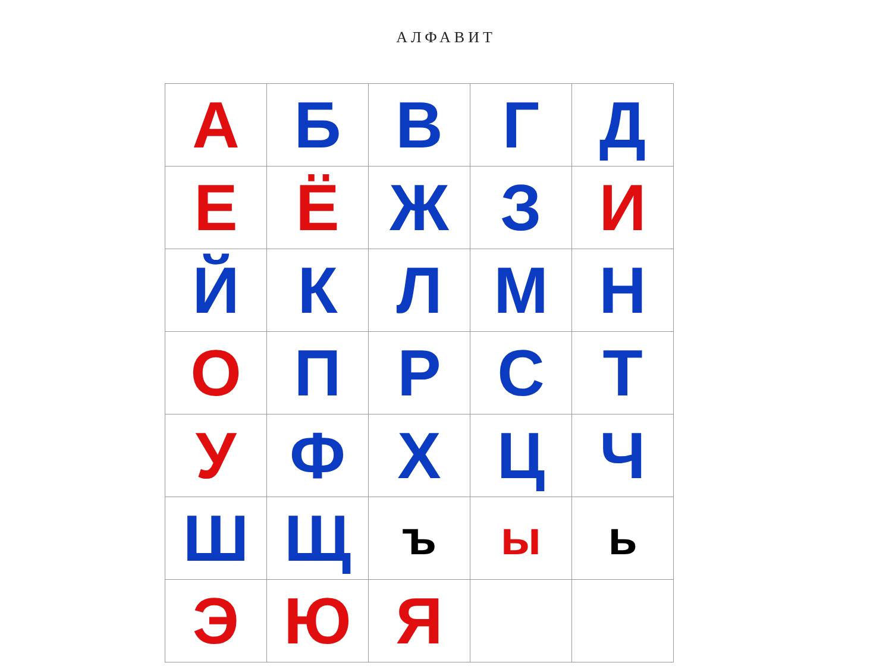АЛФАВИТ
| А | Б | В | Г | Д |
| Е | Ё | Ж | З | И |
| Й | К | Л | М | Н |
| О | П | Р | С | Т |
| У | Ф | Х | Ц | Ч |
| Ш | Щ | ъ | ы | ь |
| Э | Ю | Я | | |